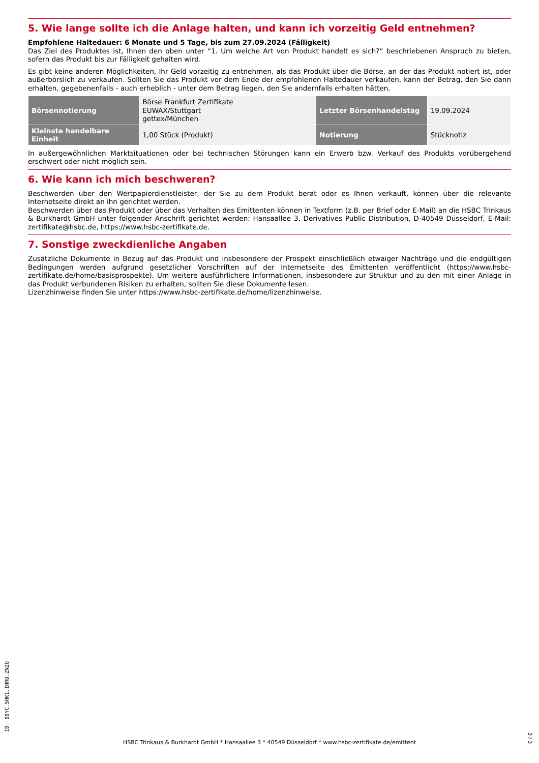5. Wie lange sollte ich die Anlage halten, und kann ich vorzeitig Geld entnehmen?
Empfohlene Haltedauer: 6 Monate und 5 Tage, bis zum 27.09.2024 (Fälligkeit)
Das Ziel des Produktes ist, Ihnen den oben unter “1. Um welche Art von Produkt handelt es sich?” beschriebenen Anspruch zu bieten, sofern das Produkt bis zur Fälligkeit gehalten wird.
Es gibt keine anderen Möglichkeiten, Ihr Geld vorzeitig zu entnehmen, als das Produkt über die Börse, an der das Produkt notiert ist, oder außerbörslich zu verkaufen. Sollten Sie das Produkt vor dem Ende der empfohlenen Haltedauer verkaufen, kann der Betrag, den Sie dann erhalten, gegebenenfalls - auch erheblich - unter dem Betrag liegen, den Sie andernfalls erhalten hätten.
| Börsennotierung | Börse Frankfurt Zertifikate EUWAX/Stuttgart gettex/München | Letzter Börsenhandelstag | 19.09.2024 |
| Kleinste handelbare Einheit | 1,00 Stück (Produkt) | Notierung | Stücknotiz |
In außergewöhnlichen Marktsituationen oder bei technischen Störungen kann ein Erwerb bzw. Verkauf des Produkts vorübergehend erschwert oder nicht möglich sein.
6. Wie kann ich mich beschweren?
Beschwerden über den Wertpapierdienstleister, der Sie zu dem Produkt berät oder es Ihnen verkauft, können über die relevante Internetseite direkt an ihn gerichtet werden.
Beschwerden über das Produkt oder über das Verhalten des Emittenten können in Textform (z.B. per Brief oder E-Mail) an die HSBC Trinkaus & Burkhardt GmbH unter folgender Anschrift gerichtet werden: Hansaallee 3, Derivatives Public Distribution, D-40549 Düsseldorf, E-Mail: zertifikate@hsbc.de, https://www.hsbc-zertifikate.de.
7. Sonstige zweckdienliche Angaben
Zusätzliche Dokumente in Bezug auf das Produkt und insbesondere der Prospekt einschließlich etwaiger Nachträge und die endgültigen Bedingungen werden aufgrund gesetzlicher Vorschriften auf der Internetseite des Emittenten veröffentlicht (https://www.hsbc-zertifikate.de/home/basisprospekte). Um weitere ausführlichere Informationen, insbesondere zur Struktur und zu den mit einer Anlage in das Produkt verbundenen Risiken zu erhalten, sollten Sie diese Dokumente lesen.
Lizenzhinweise finden Sie unter https://www.hsbc-zertifikate.de/home/lizenzhinweise.
ID: 00YC.5HK1.IHRU.ZN2Q
HSBC Trinkaus & Burkhardt GmbH * Hansaallee 3 * 40549 Düsseldorf * www.hsbc-zertifikate.de/emittent
3 / 3